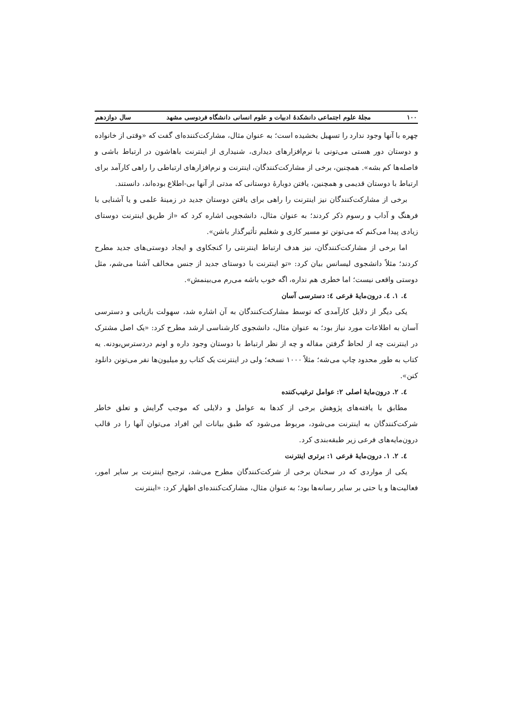۱۰۰ مجلهٔ علوم اجتماعی دانشکدهٔ ادبیات و علوم انسانی دانشگاه فردوسی مشهد سال دوازدهم
چهره با آنها وجود ندارد را تسهیل بخشیده است؛ به عنوان مثال، مشارکت‌کننده‌ای گفت که «وقتی از خانواده و دوستان دور هستی می‌تونی با نرم‌افزارهای دیداری، شنیداری از اینترنت باهاشون در ارتباط باشی و فاصله‌ها کم بشه». همچنین، برخی از مشارکت‌کنندگان، اینترنت و نرم‌افزارهای ارتباطی را راهی کارآمد برای ارتباط با دوستان قدیمی و همچنین، یافتن دوبارهٔ دوستانی که مدتی از آنها بی-اطلاع بوده‌اند، دانستند.
برخی از مشارکت‌کنندگان نیز اینترنت را راهی برای یافتن دوستان جدید در زمینهٔ علمی و یا آشنایی با فرهنگ و آداب و رسوم ذکر کردند؛ به عنوان مثال، دانشجویی اشاره کرد که «از طریق اینترنت دوستای زیادی پیدا می‌کنم که می‌تونن تو مسیر کاری و شغلیم تأثیرگذار باشن».
اما برخی از مشارکت‌کنندگان، نیز هدف ارتباط اینترنتی را کنجکاوی و ایجاد دوستی‌های جدید مطرح کردند؛ مثلاً دانشجوی لیسانس بیان کرد: «تو اینترنت با دوستای جدید از جنس مخالف آشنا می‌شم، مثل دوستی واقعی نیست؛ اما خطری هم نداره، اگه خوب باشه می‌رم می‌بینمش».
٤. ١. ٤. درون‌مایهٔ فرعی ٤: دسترسی آسان
یکی دیگر از دلایل کارآمدی که توسط مشارکت‌کنندگان به آن اشاره شد، سهولت بازیابی و دسترسی آسان به اطلاعات مورد نیاز بود؛ به عنوان مثال، دانشجوی کارشناسی ارشد مطرح کرد: «یک اصل مشترک در اینترنت چه از لحاظ گرفتن مقاله و چه از نظر ارتباط با دوستان وجود داره و اونم دردسترس‌بودنه. یه کتاب به طور محدود چاپ می‌شه؛ مثلاً ۱۰۰۰ نسخه؛ ولی در اینترنت یک کتاب رو میلیون‌ها نفر می‌تونن دانلود کنن».
٤. ٢. درون‌مایهٔ اصلی ٢: عوامل ترغیب‌کننده
مطابق با یافته‌های پژوهش برخی از کدها به عوامل و دلایلی که موجب گرایش و تعلق خاطر شرکت‌کنندگان به اینترنت می‌شود، مربوط می‌شود که طبق بیانات این افراد می‌توان آنها را در قالب درون‌مایه‌های فرعی زیر طبقه‌بندی کرد.
٤. ٢. ١. درون‌مایهٔ فرعی ١: برتری اینترنت
یکی از مواردی که در سخنان برخی از شرکت‌کنندگان مطرح می‌شد، ترجیح اینترنت بر سایر امور، فعالیت‌ها و یا حتی بر سایر رسانه‌ها بود؛ به عنوان مثال، مشارکت‌کننده‌ای اظهار کرد: «اینترنت